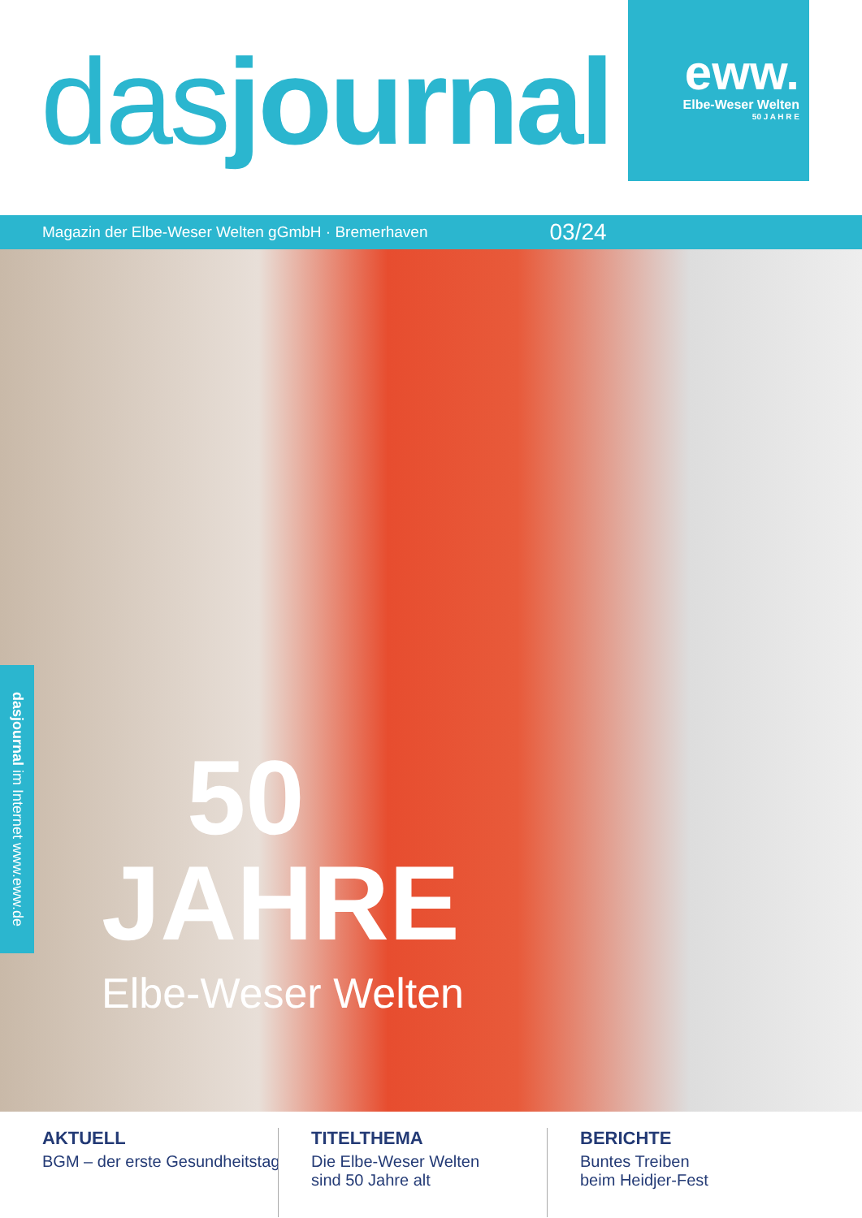dasjournal
eww.
Elbe-Weser Welten
50 J A H R E
Magazin der Elbe-Weser Welten gGmbH · Bremerhaven 03/24
dasjournal im Internet www.eww.de
50
JAHRE
Elbe-Weser Welten
AKTUELL
BGM – der erste Gesundheitstag
TITELTHEMA
Die Elbe-Weser Welten
sind 50 Jahre alt
BERICHTE
Buntes Treiben
beim Heidjer-Fest